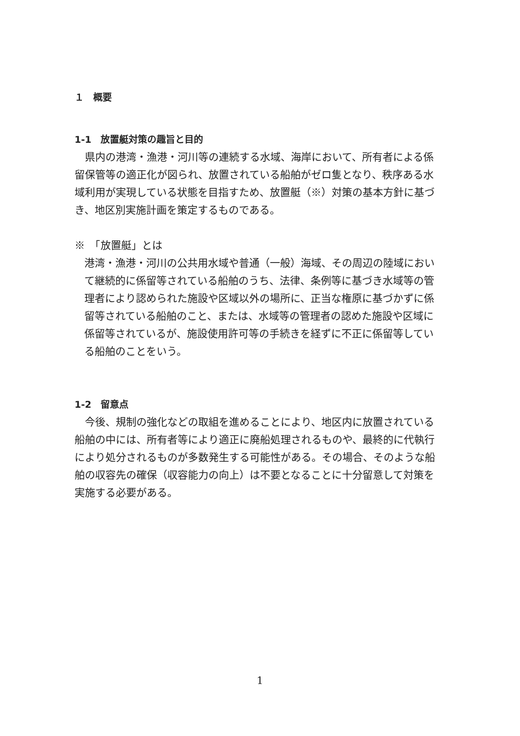１　概要
1-1　放置艇対策の趣旨と目的
　県内の港湾・漁港・河川等の連続する水域、海岸において、所有者による係留保管等の適正化が図られ、放置されている船舶がゼロ隻となり、秩序ある水域利用が実現している状態を目指すため、放置艇（※）対策の基本方針に基づき、地区別実施計画を策定するものである。
※　「放置艇」とは
港湾・漁港・河川の公共用水域や普通（一般）海域、その周辺の陸域において継続的に係留等されている船舶のうち、法律、条例等に基づき水域等の管理者により認められた施設や区域以外の場所に、正当な権原に基づかずに係留等されている船舶のこと、または、水域等の管理者の認めた施設や区域に係留等されているが、施設使用許可等の手続きを経ずに不正に係留等している船舶のことをいう。
1-2　留意点
　今後、規制の強化などの取組を進めることにより、地区内に放置されている船舶の中には、所有者等により適正に廃船処理されるものや、最終的に代執行により処分されるものが多数発生する可能性がある。その場合、そのような船舶の収容先の確保（収容能力の向上）は不要となることに十分留意して対策を実施する必要がある。
1